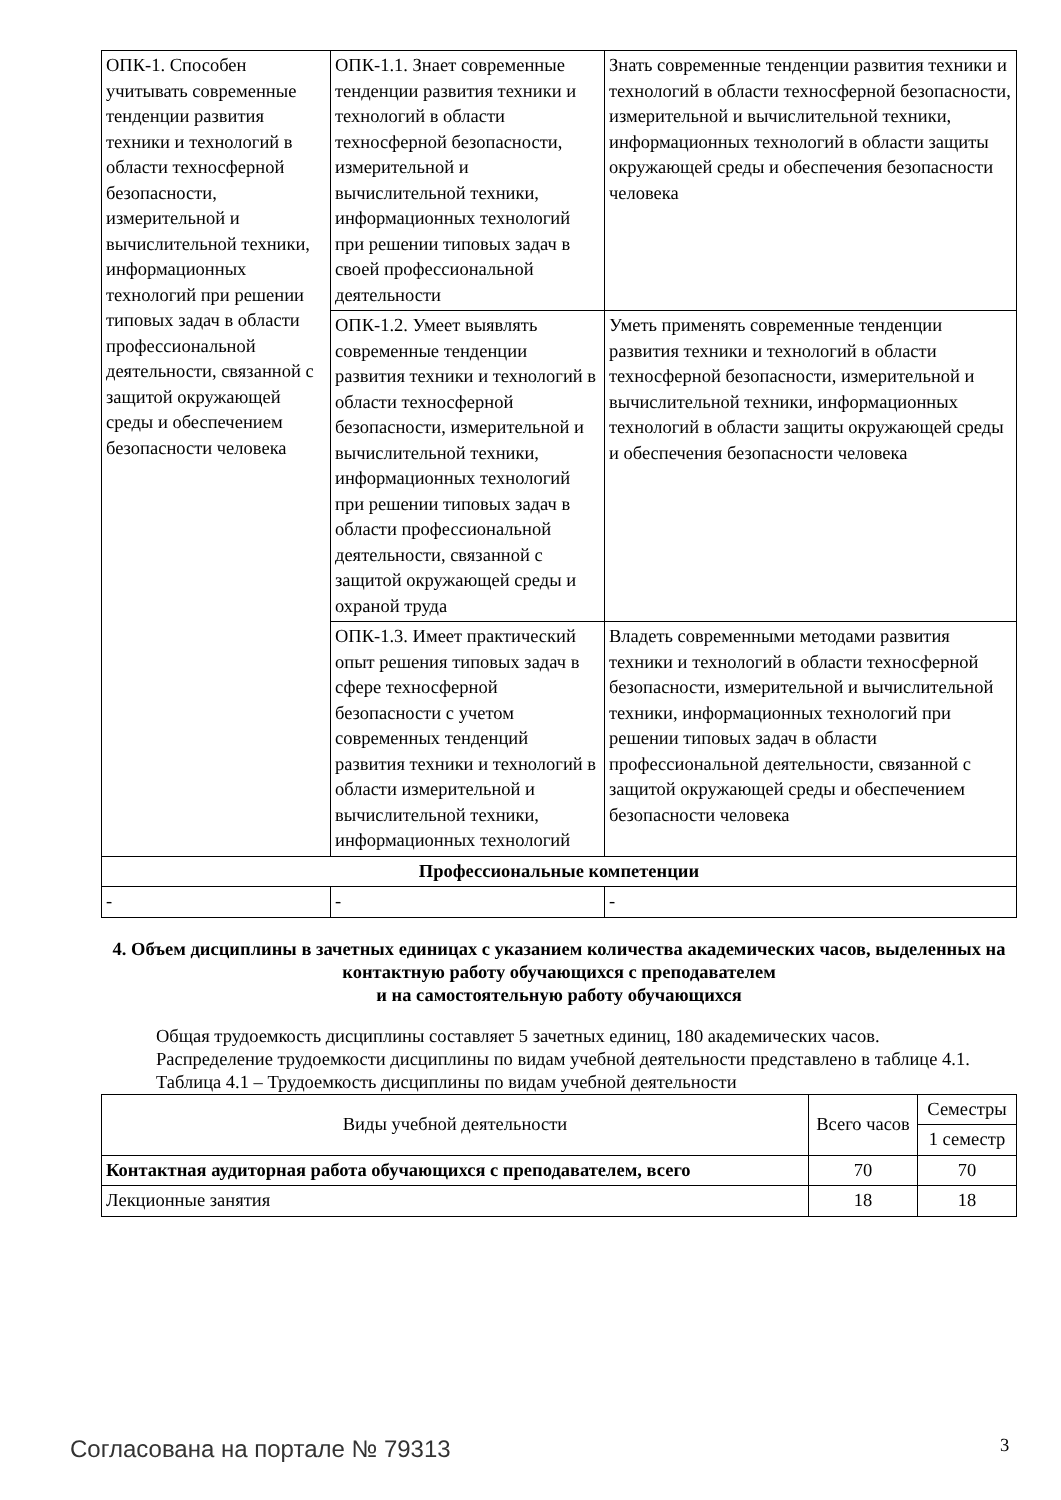| ОПК-1. Способен учитывать современные тенденции развития техники и технологий в области техносферной безопасности, измерительной и вычислительной техники, информационных технологий при решении типовых задач в области профессиональной деятельности, связанной с защитой окружающей среды и обеспечением безопасности человека | ОПК-1.1. Знает современные тенденции развития техники и технологий в области техносферной безопасности, измерительной и вычислительной техники, информационных технологий при решении типовых задач в своей профессиональной деятельности | Знать современные тенденции развития техники и технологий в области техносферной безопасности, измерительной и вычислительной техники, информационных технологий в области защиты окружающей среды и обеспечения безопасности человека |
| | ОПК-1.2. Умеет выявлять современные тенденции развития техники и технологий в области техносферной безопасности, измерительной и вычислительной техники, информационных технологий при решении типовых задач в области профессиональной деятельности, связанной с защитой окружающей среды и охраной труда | Уметь применять современные тенденции развития техники и технологий в области техносферной безопасности, измерительной и вычислительной техники, информационных технологий в области защиты окружающей среды и обеспечения безопасности человека |
| | ОПК-1.3. Имеет практический опыт решения типовых задач в сфере техносферной безопасности с учетом современных тенденций развития техники и технологий в области измерительной и вычислительной техники, информационных технологий | Владеть современными методами развития техники и технологий в области техносферной безопасности, измерительной и вычислительной техники, информационных технологий при решении типовых задач в области профессиональной деятельности, связанной с защитой окружающей среды и обеспечением безопасности человека |
| Профессиональные компетенции | | |
| - | - | - |
4. Объем дисциплины в зачетных единицах с указанием количества академических часов, выделенных на контактную работу обучающихся с преподавателем
и на самостоятельную работу обучающихся
Общая трудоемкость дисциплины составляет 5 зачетных единиц, 180 академических часов.
Распределение трудоемкости дисциплины по видам учебной деятельности представлено в таблице 4.1.
Таблица 4.1 – Трудоемкость дисциплины по видам учебной деятельности
| Виды учебной деятельности | Всего часов | Семестры |
| | | 1 семестр |
| Контактная аудиторная работа обучающихся с преподавателем, всего | 70 | 70 |
| Лекционные занятия | 18 | 18 |
Согласована на портале № 79313 3